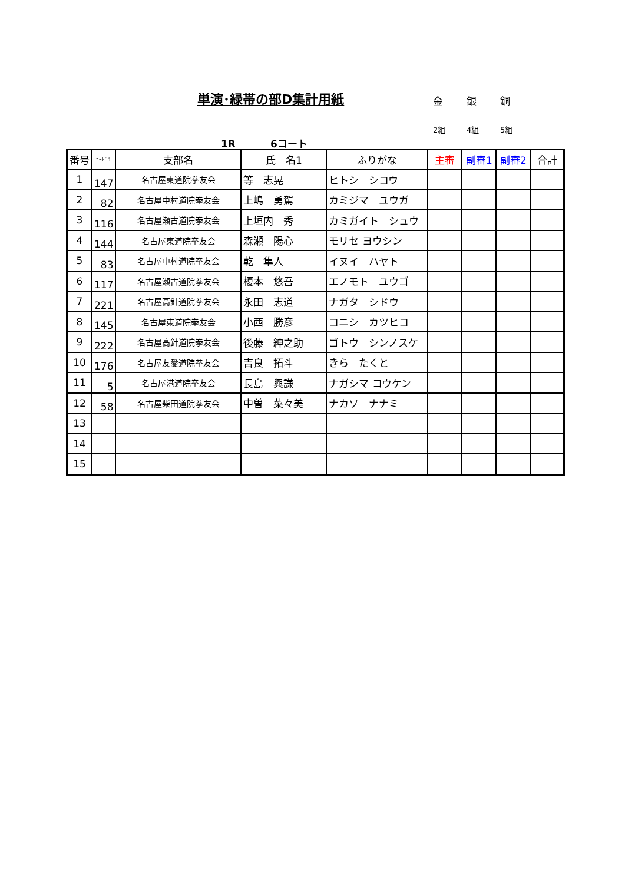単演･緑帯の部D集計用紙 金 銀 銅
2組 4組 5組
1R 6コート
| 番号 | ｺｰﾄﾞ1 | 支部名 | 氏 名1 | ふりがな | 主審 | 副審1 | 副審2 | 合計 |
| --- | --- | --- | --- | --- | --- | --- | --- | --- |
| 1 | 147 | 名古屋東道院拳友会 | 等 志晃 | ヒトシ シコウ | | | | |
| 2 | 82 | 名古屋中村道院拳友会 | 上嶋 勇駕 | カミジマ ユウガ | | | | |
| 3 | 116 | 名古屋瀬古道院拳友会 | 上垣内 秀 | カミガイト シュウ | | | | |
| 4 | 144 | 名古屋東道院拳友会 | 森瀬 陽心 | モリセ ヨウシン | | | | |
| 5 | 83 | 名古屋中村道院拳友会 | 乾 隼人 | イヌイ ハヤト | | | | |
| 6 | 117 | 名古屋瀬古道院拳友会 | 榎本 悠吾 | エノモト ユウゴ | | | | |
| 7 | 221 | 名古屋高針道院拳友会 | 永田 志道 | ナガタ シドウ | | | | |
| 8 | 145 | 名古屋東道院拳友会 | 小西 勝彦 | コニシ カツヒコ | | | | |
| 9 | 222 | 名古屋高針道院拳友会 | 後藤 紳之助 | ゴトウ シンノスケ | | | | |
| 10 | 176 | 名古屋友愛道院拳友会 | 吉良 拓斗 | きら たくと | | | | |
| 11 | 5 | 名古屋港道院拳友会 | 長島 興謙 | ナガシマ コウケン | | | | |
| 12 | 58 | 名古屋柴田道院拳友会 | 中曽 菜々美 | ナカソ ナナミ | | | | |
| 13 | | | | | | | | |
| 14 | | | | | | | | |
| 15 | | | | | | | | |